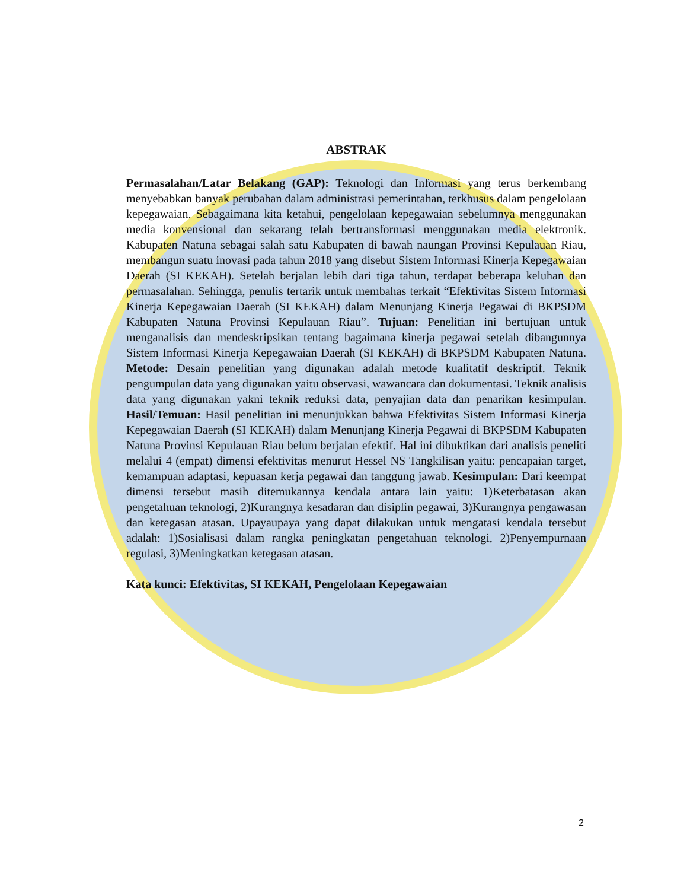ABSTRAK
Permasalahan/Latar Belakang (GAP): Teknologi dan Informasi yang terus berkembang menyebabkan banyak perubahan dalam administrasi pemerintahan, terkhusus dalam pengelolaan kepegawaian. Sebagaimana kita ketahui, pengelolaan kepegawaian sebelumnya menggunakan media konvensional dan sekarang telah bertransformasi menggunakan media elektronik. Kabupaten Natuna sebagai salah satu Kabupaten di bawah naungan Provinsi Kepulauan Riau, membangun suatu inovasi pada tahun 2018 yang disebut Sistem Informasi Kinerja Kepegawaian Daerah (SI KEKAH). Setelah berjalan lebih dari tiga tahun, terdapat beberapa keluhan dan permasalahan. Sehingga, penulis tertarik untuk membahas terkait “Efektivitas Sistem Informasi Kinerja Kepegawaian Daerah (SI KEKAH) dalam Menunjang Kinerja Pegawai di BKPSDM Kabupaten Natuna Provinsi Kepulauan Riau”. Tujuan: Penelitian ini bertujuan untuk menganalisis dan mendeskripsikan tentang bagaimana kinerja pegawai setelah dibangunnya Sistem Informasi Kinerja Kepegawaian Daerah (SI KEKAH) di BKPSDM Kabupaten Natuna. Metode: Desain penelitian yang digunakan adalah metode kualitatif deskriptif. Teknik pengumpulan data yang digunakan yaitu observasi, wawancara dan dokumentasi. Teknik analisis data yang digunakan yakni teknik reduksi data, penyajian data dan penarikan kesimpulan. Hasil/Temuan: Hasil penelitian ini menunjukkan bahwa Efektivitas Sistem Informasi Kinerja Kepegawaian Daerah (SI KEKAH) dalam Menunjang Kinerja Pegawai di BKPSDM Kabupaten Natuna Provinsi Kepulauan Riau belum berjalan efektif. Hal ini dibuktikan dari analisis peneliti melalui 4 (empat) dimensi efektivitas menurut Hessel NS Tangkilisan yaitu: pencapaian target, kemampuan adaptasi, kepuasan kerja pegawai dan tanggung jawab. Kesimpulan: Dari keempat dimensi tersebut masih ditemukannya kendala antara lain yaitu: 1)Keterbatasan akan pengetahuan teknologi, 2)Kurangnya kesadaran dan disiplin pegawai, 3)Kurangnya pengawasan dan ketegasan atasan. Upayaupaya yang dapat dilakukan untuk mengatasi kendala tersebut adalah: 1)Sosialisasi dalam rangka peningkatan pengetahuan teknologi, 2)Penyempurnaan regulasi, 3)Meningkatkan ketegasan atasan.
Kata kunci: Efektivitas, SI KEKAH, Pengelolaan Kepegawaian
2